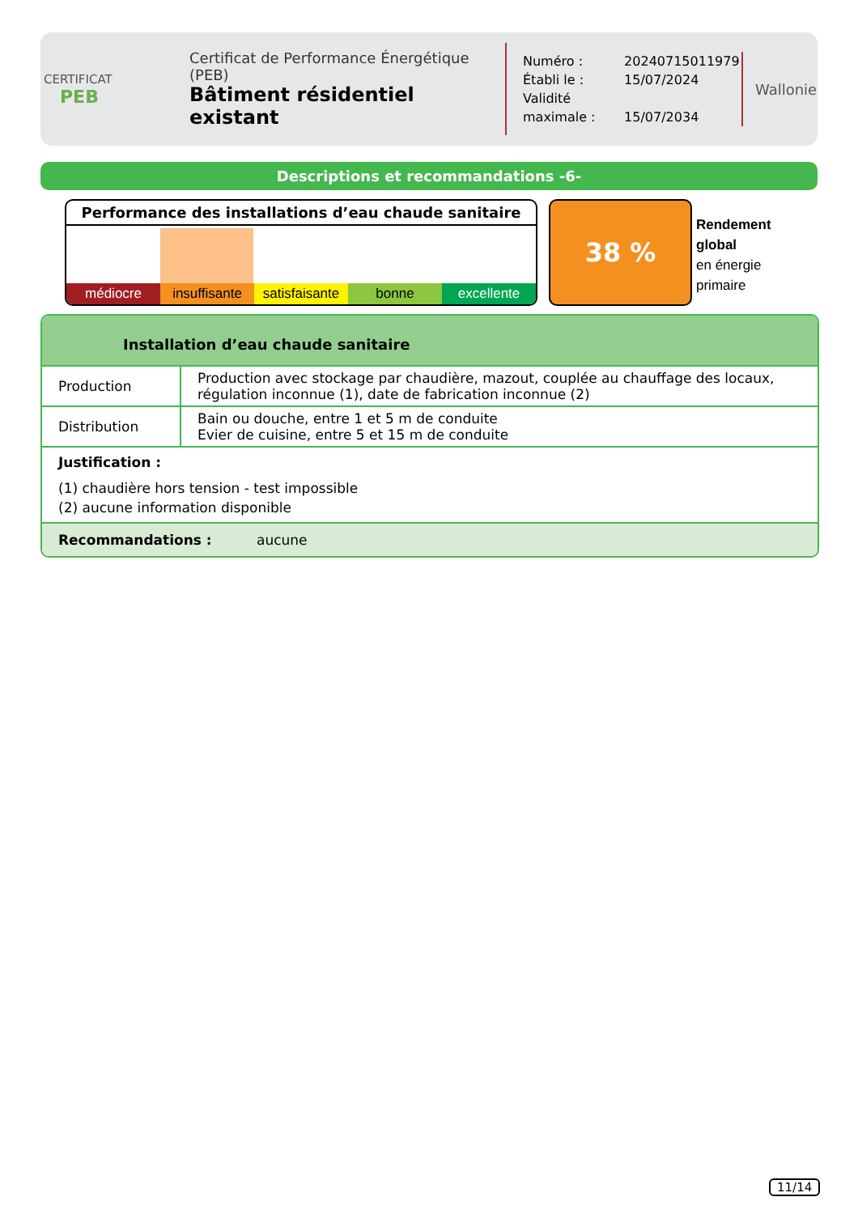CERTIFICAT
PEB
Certificat de Performance Énergétique (PEB)
Bâtiment résidentiel existant
Numéro : 20240715011979
Établi le : 15/07/2024
Validité maximale : 15/07/2034
Wallonie
Descriptions et recommandations -6-
Performance des installations d’eau chaude sanitaire
médiocre insuffisante satisfaisante bonne excellente
38 %
Rendement
global
en énergie
primaire
Installation d’eau chaude sanitaire
| Production | Production avec stockage par chaudière, mazout, couplée au chauffage des locaux, régulation inconnue (1), date de fabrication inconnue (2) |
| Distribution | Bain ou douche, entre 1 et 5 m de conduite Evier de cuisine, entre 5 et 15 m de conduite |
Justification :
(1) chaudière hors tension - test impossible
(2) aucune information disponible
Recommandations : aucune
11/14